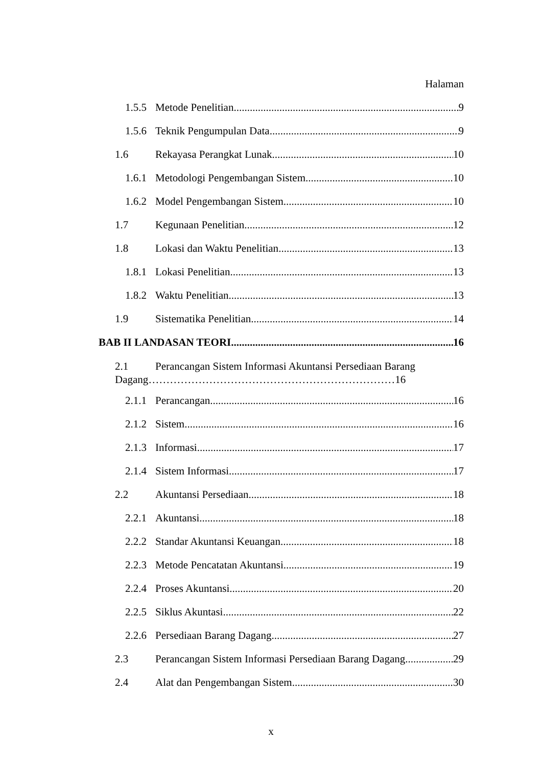Halaman
1.5.5 Metode Penelitian 9
1.5.6 Teknik Pengumpulan Data 9
1.6 Rekayasa Perangkat Lunak 10
1.6.1 Metodologi Pengembangan Sistem 10
1.6.2 Model Pengembangan Sistem 10
1.7 Kegunaan Penelitian 12
1.8 Lokasi dan Waktu Penelitian 13
1.8.1 Lokasi Penelitian 13
1.8.2 Waktu Penelitian 13
1.9 Sistematika Penelitian 14
BAB II LANDASAN TEORI 16
2.1 Perancangan Sistem Informasi Akuntansi Persediaan Barang
Dagang……………………………………………………………16
2.1.1 Perancangan 16
2.1.2 Sistem 16
2.1.3 Informasi 17
2.1.4 Sistem Informasi 17
2.2 Akuntansi Persediaan 18
2.2.1 Akuntansi 18
2.2.2 Standar Akuntansi Keuangan 18
2.2.3 Metode Pencatatan Akuntansi 19
2.2.4 Proses Akuntansi 20
2.2.5 Siklus Akuntasi 22
2.2.6 Persediaan Barang Dagang 27
2.3 Perancangan Sistem Informasi Persediaan Barang Dagang 29
2.4 Alat dan Pengembangan Sistem 30
x